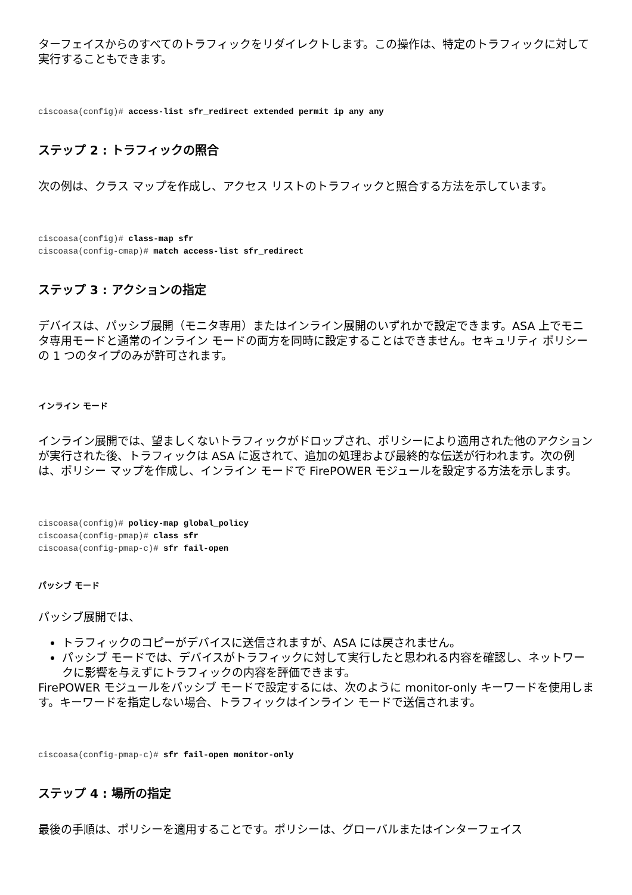ターフェイスからのすべてのトラフィックをリダイレクトします。この操作は、特定のトラフィックに対して実行することもできます。
ciscoasa(config)# access-list sfr_redirect extended permit ip any any
ステップ 2 : トラフィックの照合
次の例は、クラス マップを作成し、アクセス リストのトラフィックと照合する方法を示しています。
ciscoasa(config)# class-map sfr
ciscoasa(config-cmap)# match access-list sfr_redirect
ステップ 3 : アクションの指定
デバイスは、パッシブ展開（モニタ専用）またはインライン展開のいずれかで設定できます。ASA 上でモニタ専用モードと通常のインライン モードの両方を同時に設定することはできません。セキュリティ ポリシーの 1 つのタイプのみが許可されます。
インライン モード
インライン展開では、望ましくないトラフィックがドロップされ、ポリシーにより適用された他のアクションが実行された後、トラフィックは ASA に返されて、追加の処理および最終的な伝送が行われます。次の例は、ポリシー マップを作成し、インライン モードで FirePOWER モジュールを設定する方法を示します。
ciscoasa(config)# policy-map global_policy
ciscoasa(config-pmap)# class sfr
ciscoasa(config-pmap-c)# sfr fail-open
パッシブ モード
パッシブ展開では、
トラフィックのコピーがデバイスに送信されますが、ASA には戻されません。
パッシブ モードでは、デバイスがトラフィックに対して実行したと思われる内容を確認し、ネットワークに影響を与えずにトラフィックの内容を評価できます。
FirePOWER モジュールをパッシブ モードで設定するには、次のように monitor-only キーワードを使用します。キーワードを指定しない場合、トラフィックはインライン モードで送信されます。
ciscoasa(config-pmap-c)# sfr fail-open monitor-only
ステップ 4 : 場所の指定
最後の手順は、ポリシーを適用することです。ポリシーは、グローバルまたはインターフェイス